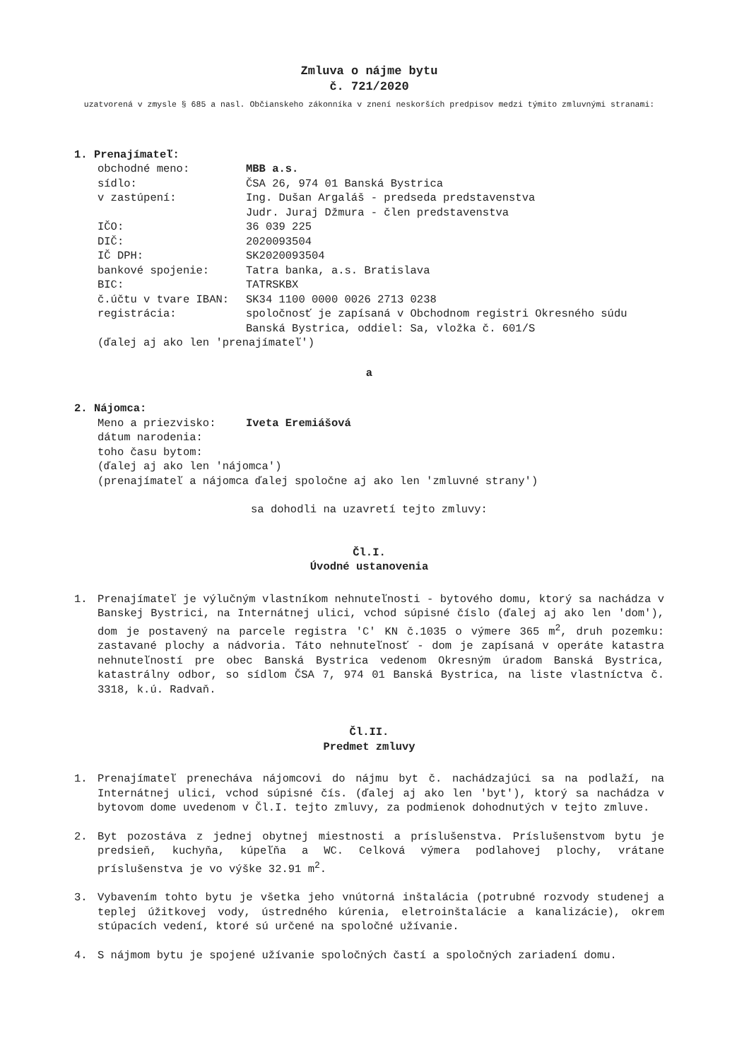Zmluva o nájme bytu
č. 721/2020
uzatvorená v zmysle § 685 a nasl. Občianskeho zákonníka v znení neskorších predpisov medzi týmito zmluvnými stranami:
1. Prenajímateľ:
obchodné meno: MBB a.s. sídlo: ČSA 26, 974 01 Banská Bystrica v zastúpení: Ing. Dušan Argaláš - predseda predstavenstva
Judr. Juraj Džmura - člen predstavenstva IČO: 36 039 225 DIČ: 2020093504 IČ DPH: SK2020093504 bankové spojenie: Tatra banka, a.s. Bratislava BIC: TATRSKBX č.účtu v tvare IBAN: SK34 1100 0000 0026 2713 0238 registrácia: spoločnosť je zapísaná v Obchodnom registri Okresného súdu Banská Bystrica, oddiel: Sa, vložka č. 601/S
(ďalej aj ako len 'prenajímateľ')
a
2. Nájomca:
Meno a priezvisko: Iveta Eremiášová dátum narodenia: toho času bytom:
(ďalej aj ako len 'nájomca')
(prenajímateľ a nájomca ďalej spoločne aj ako len 'zmluvné strany')
sa dohodli na uzavretí tejto zmluvy:
Čl.I.
Úvodné ustanovenia
1. Prenajímateľ je výlučným vlastníkom nehnuteľnosti - bytového domu, ktorý sa nachádza v Banskej Bystrici, na Internátnej ulici, vchod súpisné číslo (ďalej aj ako len 'dom'), dom je postavený na parcele registra 'C' KN č.1035 o výmere 365 m<sup>2</sup>, druh pozemku: zastavané plochy a nádvoria. Táto nehnuteľnosť - dom je zapísaná v operáte katastra nehnuteľností pre obec Banská Bystrica vedenom Okresným úradom Banská Bystrica, katastrálny odbor, so sídlom ČSA 7, 974 01 Banská Bystrica, na liste vlastníctva č. 3318, k.ú. Radvaň.
Čl.II.
Predmet zmluvy
1. Prenajímateľ prenecháva nájomcovi do nájmu byt č. nachádzajúci sa na podlaží, na Internátnej ulici, vchod súpisné čís. (ďalej aj ako len 'byt'), ktorý sa nachádza v bytovom dome uvedenom v Čl.I. tejto zmluvy, za podmienok dohodnutých v tejto zmluve.
2. Byt pozostáva z jednej obytnej miestnosti a príslušenstva. Príslušenstvom bytu je predsieň, kuchyňa, kúpeľňa a WC. Celková výmera podlahovej plochy, vrátane príslušenstva je vo výške 32.91 m<sup>2</sup>.
3. Vybavením tohto bytu je všetka jeho vnútorná inštalácia (potrubné rozvody studenej a teplej úžitkovej vody, ústredného kúrenia, eletroinštalácie a kanalizácie), okrem stúpacích vedení, ktoré sú určené na spoločné užívanie.
4. S nájmom bytu je spojené užívanie spoločných častí a spoločných zariadení domu.